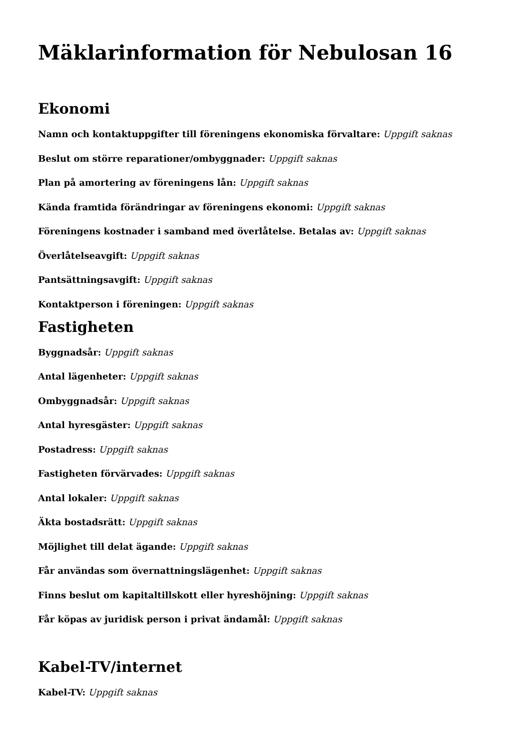Mäklarinformation för Nebulosan 16
Ekonomi
Namn och kontaktuppgifter till föreningens ekonomiska förvaltare: Uppgift saknas
Beslut om större reparationer/ombyggnader: Uppgift saknas
Plan på amortering av föreningens lån: Uppgift saknas
Kända framtida förändringar av föreningens ekonomi: Uppgift saknas
Föreningens kostnader i samband med överlåtelse. Betalas av: Uppgift saknas
Överlåtelseavgift: Uppgift saknas
Pantsättningsavgift: Uppgift saknas
Kontaktperson i föreningen: Uppgift saknas
Fastigheten
Byggnadsår: Uppgift saknas
Antal lägenheter: Uppgift saknas
Ombyggnadsår: Uppgift saknas
Antal hyresgäster: Uppgift saknas
Postadress: Uppgift saknas
Fastigheten förvärvades: Uppgift saknas
Antal lokaler: Uppgift saknas
Äkta bostadsrätt: Uppgift saknas
Möjlighet till delat ägande: Uppgift saknas
Får användas som övernattningslägenhet: Uppgift saknas
Finns beslut om kapitaltillskott eller hyreshöjning: Uppgift saknas
Får köpas av juridisk person i privat ändamål: Uppgift saknas
Kabel-TV/internet
Kabel-TV: Uppgift saknas